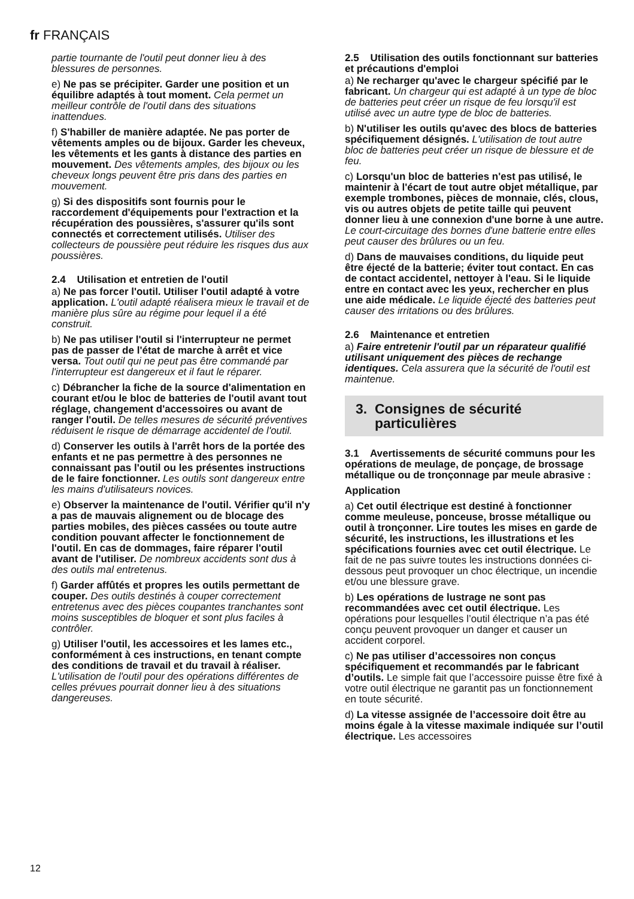fr FRANÇAIS
partie tournante de l'outil peut donner lieu à des blessures de personnes.
e) Ne pas se précipiter. Garder une position et un équilibre adaptés à tout moment. Cela permet un meilleur contrôle de l'outil dans des situations inattendues.
f) S'habiller de manière adaptée. Ne pas porter de vêtements amples ou de bijoux. Garder les cheveux, les vêtements et les gants à distance des parties en mouvement. Des vêtements amples, des bijoux ou les cheveux longs peuvent être pris dans des parties en mouvement.
g) Si des dispositifs sont fournis pour le raccordement d'équipements pour l'extraction et la récupération des poussières, s'assurer qu'ils sont connectés et correctement utilisés. Utiliser des collecteurs de poussière peut réduire les risques dus aux poussières.
2.4 Utilisation et entretien de l'outil
a) Ne pas forcer l'outil. Utiliser l'outil adapté à votre application. L'outil adapté réalisera mieux le travail et de manière plus sûre au régime pour lequel il a été construit.
b) Ne pas utiliser l'outil si l'interrupteur ne permet pas de passer de l'état de marche à arrêt et vice versa. Tout outil qui ne peut pas être commandé par l'interrupteur est dangereux et il faut le réparer.
c) Débrancher la fiche de la source d'alimentation en courant et/ou le bloc de batteries de l'outil avant tout réglage, changement d'accessoires ou avant de ranger l'outil. De telles mesures de sécurité préventives réduisent le risque de démarrage accidentel de l'outil.
d) Conserver les outils à l'arrêt hors de la portée des enfants et ne pas permettre à des personnes ne connaissant pas l'outil ou les présentes instructions de le faire fonctionner. Les outils sont dangereux entre les mains d'utilisateurs novices.
e) Observer la maintenance de l'outil. Vérifier qu'il n'y a pas de mauvais alignement ou de blocage des parties mobiles, des pièces cassées ou toute autre condition pouvant affecter le fonctionnement de l'outil. En cas de dommages, faire réparer l'outil avant de l'utiliser. De nombreux accidents sont dus à des outils mal entretenus.
f) Garder affûtés et propres les outils permettant de couper. Des outils destinés à couper correctement entretenus avec des pièces coupantes tranchantes sont moins susceptibles de bloquer et sont plus faciles à contrôler.
g) Utiliser l'outil, les accessoires et les lames etc., conformément à ces instructions, en tenant compte des conditions de travail et du travail à réaliser. L'utilisation de l'outil pour des opérations différentes de celles prévues pourrait donner lieu à des situations dangereuses.
2.5 Utilisation des outils fonctionnant sur batteries et précautions d'emploi
a) Ne recharger qu'avec le chargeur spécifié par le fabricant. Un chargeur qui est adapté à un type de bloc de batteries peut créer un risque de feu lorsqu'il est utilisé avec un autre type de bloc de batteries.
b) N'utiliser les outils qu'avec des blocs de batteries spécifiquement désignés. L'utilisation de tout autre bloc de batteries peut créer un risque de blessure et de feu.
c) Lorsqu'un bloc de batteries n'est pas utilisé, le maintenir à l'écart de tout autre objet métallique, par exemple trombones, pièces de monnaie, clés, clous, vis ou autres objets de petite taille qui peuvent donner lieu à une connexion d'une borne à une autre. Le court-circuitage des bornes d'une batterie entre elles peut causer des brûlures ou un feu.
d) Dans de mauvaises conditions, du liquide peut être éjecté de la batterie; éviter tout contact. En cas de contact accidentel, nettoyer à l'eau. Si le liquide entre en contact avec les yeux, rechercher en plus une aide médicale. Le liquide éjecté des batteries peut causer des irritations ou des brûlures.
2.6 Maintenance et entretien
a) Faire entretenir l'outil par un réparateur qualifié utilisant uniquement des pièces de rechange identiques. Cela assurera que la sécurité de l'outil est maintenue.
3. Consignes de sécurité
particulières
3.1 Avertissements de sécurité communs pour les opérations de meulage, de ponçage, de brossage métallique ou de tronçonnage par meule abrasive :
Application
a) Cet outil électrique est destiné à fonctionner comme meuleuse, ponceuse, brosse métallique ou outil à tronçonner. Lire toutes les mises en garde de sécurité, les instructions, les illustrations et les spécifications fournies avec cet outil électrique. Le fait de ne pas suivre toutes les instructions données ci-dessous peut provoquer un choc électrique, un incendie et/ou une blessure grave.
b) Les opérations de lustrage ne sont pas recommandées avec cet outil électrique. Les opérations pour lesquelles l’outil électrique n’a pas été conçu peuvent provoquer un danger et causer un accident corporel.
c) Ne pas utiliser d’accessoires non conçus spécifiquement et recommandés par le fabricant d’outils. Le simple fait que l’accessoire puisse être fixé à votre outil électrique ne garantit pas un fonctionnement en toute sécurité.
d) La vitesse assignée de l’accessoire doit être au moins égale à la vitesse maximale indiquée sur l’outil électrique. Les accessoires
12